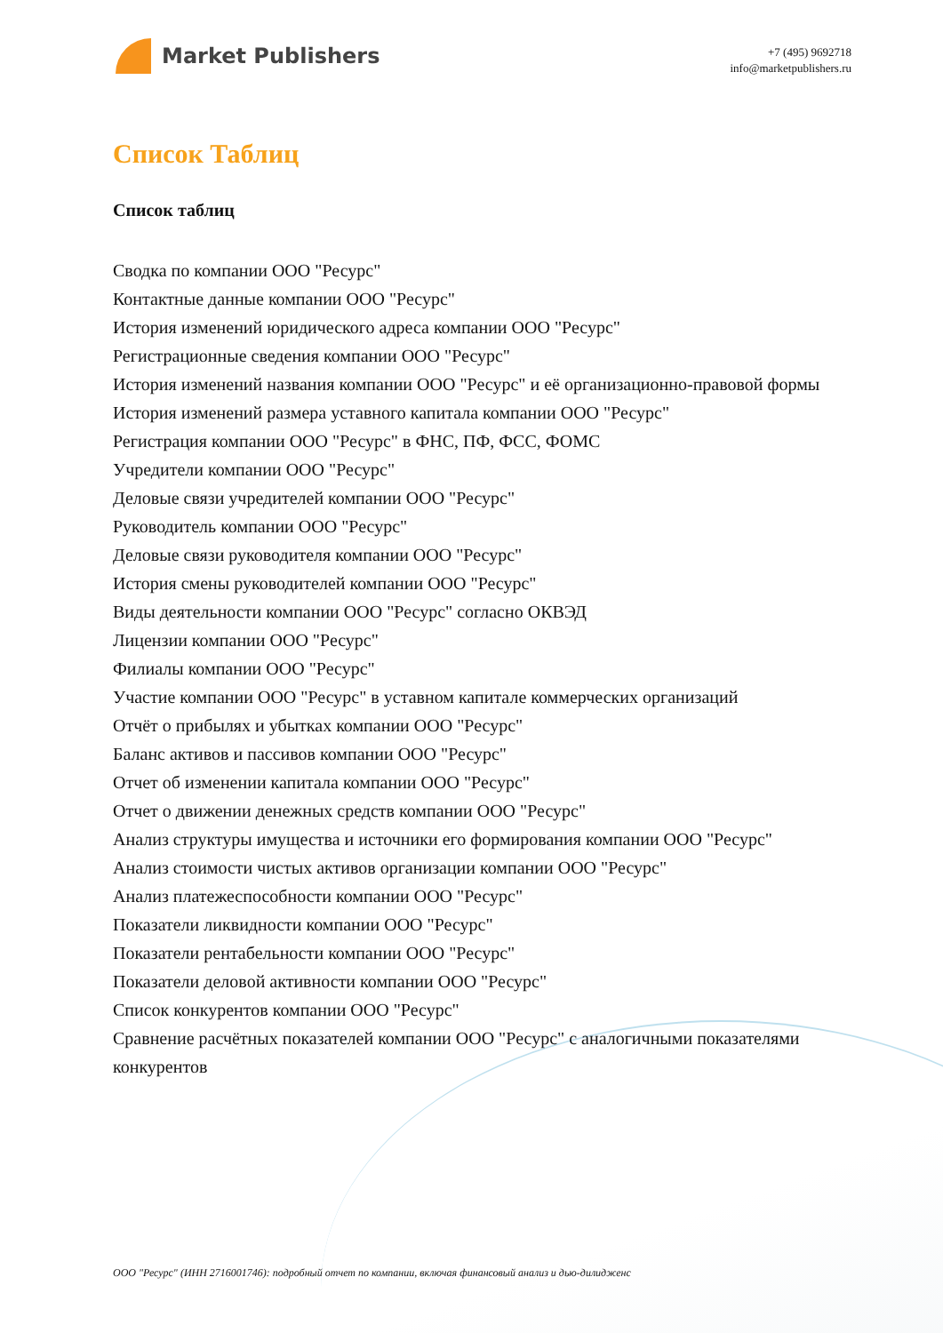Market Publishers
+7 (495) 9692718
info@marketpublishers.ru
Список Таблиц
Список таблиц
Сводка по компании ООО "Ресурс"
Контактные данные компании ООО "Ресурс"
История изменений юридического адреса компании ООО "Ресурс"
Регистрационные сведения компании ООО "Ресурс"
История изменений названия компании ООО "Ресурс" и её организационно-правовой формы
История изменений размера уставного капитала компании ООО "Ресурс"
Регистрация компании ООО "Ресурс" в ФНС, ПФ, ФСС, ФОМС
Учредители компании ООО "Ресурс"
Деловые связи учредителей компании ООО "Ресурс"
Руководитель компании ООО "Ресурс"
Деловые связи руководителя компании ООО "Ресурс"
История смены руководителей компании ООО "Ресурс"
Виды деятельности компании ООО "Ресурс" согласно ОКВЭД
Лицензии компании ООО "Ресурс"
Филиалы компании ООО "Ресурс"
Участие компании ООО "Ресурс" в уставном капитале коммерческих организаций
Отчёт о прибылях и убытках компании ООО "Ресурс"
Баланс активов и пассивов компании ООО "Ресурс"
Отчет об изменении капитала компании ООО "Ресурс"
Отчет о движении денежных средств компании ООО "Ресурс"
Анализ структуры имущества и источники его формирования компании ООО "Ресурс"
Анализ стоимости чистых активов организации компании ООО "Ресурс"
Анализ платежеспособности компании ООО "Ресурс"
Показатели ликвидности компании ООО "Ресурс"
Показатели рентабельности компании ООО "Ресурс"
Показатели деловой активности компании ООО "Ресурс"
Список конкурентов компании ООО "Ресурс"
Сравнение расчётных показателей компании ООО "Ресурс" с аналогичными показателями конкурентов
ООО "Ресурс" (ИНН 2716001746): подробный отчет по компании, включая финансовый анализ и дью-дилидженс